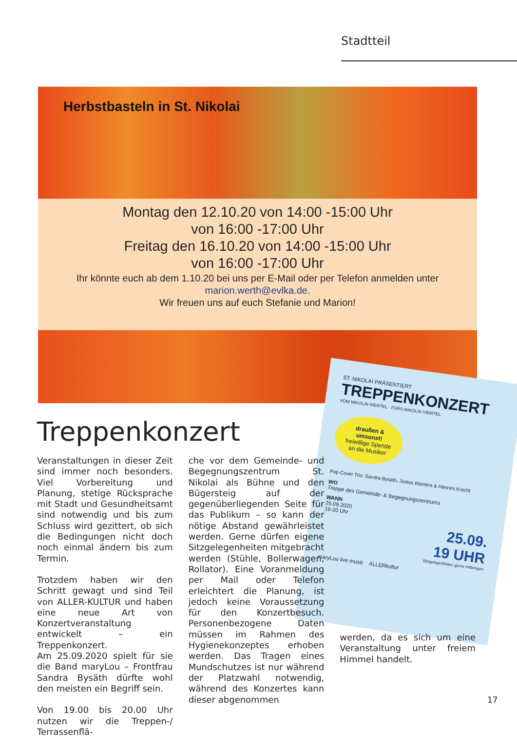Stadtteil
Herbstbasteln in St. Nikolai
Montag den 12.10.20 von 14:00 -15:00 Uhr
von 16:00 -17:00 Uhr
Freitag den 16.10.20 von 14:00 -15:00 Uhr
von 16:00 -17:00 Uhr
Ihr könnte euch ab dem 1.10.20 bei uns per E-Mail oder per Telefon anmelden unter
marion.werth@evlka.de.
Wir freuen uns auf euch Stefanie und Marion!
ST. NIKOLAI PRÄSENTIERT
TREPPENKONZERT
VOM NIKOLAI-VIERTEL · FÜRS NIKOLAI-VIERTEL
draußen & umsonst!
freiwillige Spende an die Musiker
Pop-Cover Trio: Sandra Bysäth, Justus Wanters & Hannes Kracht
WO
Treppe des Gemeinde- & Begegnungszentrums
WANN
25.09.2020
19-20 Uhr
25.09.
19 UHR
Sitzgelegenheiten gerne mitbringen
maryLou live music ALLERkultur
Treppenkonzert
Veranstaltungen in dieser Zeit sind immer noch besonders. Viel Vorbereitung und Planung, stetige Rücksprache mit Stadt und Gesundheitsamt sind notwendig und bis zum Schluss wird gezittert, ob sich die Bedingungen nicht doch noch einmal ändern bis zum Termin.
Trotzdem haben wir den Schritt gewagt und sind Teil von ALLER-KULTUR und haben eine neue Art von Konzertveranstaltung entwickelt – ein Treppenkonzert.
Am 25.09.2020 spielt für sie die Band maryLou – Frontfrau Sandra Bysäth dürfte wohl den meisten ein Begriff sein.
Von 19.00 bis 20.00 Uhr nutzen wir die Treppen-/ Terrassenflä-
che vor dem Gemeinde- und Begegnungszentrum St. Nikolai als Bühne und den Bügersteig auf der gegenüberliegenden Seite für das Publikum – so kann der nötige Abstand gewährleistet werden. Gerne dürfen eigene Sitzgelegenheiten mitgebracht werden (Stühle, Bollerwagen, Rollator). Eine Voranmeldung per Mail oder Telefon erleichtert die Planung, ist jedoch keine Voraussetzung für den Konzertbesuch. Personenbezogene Daten müssen im Rahmen des Hygienekonzeptes erhoben werden. Das Tragen eines Mundschutzes ist nur während der Platzwahl notwendig, während des Konzertes kann dieser abgenommen
werden, da es sich um eine Veranstaltung unter freiem Himmel handelt.
17